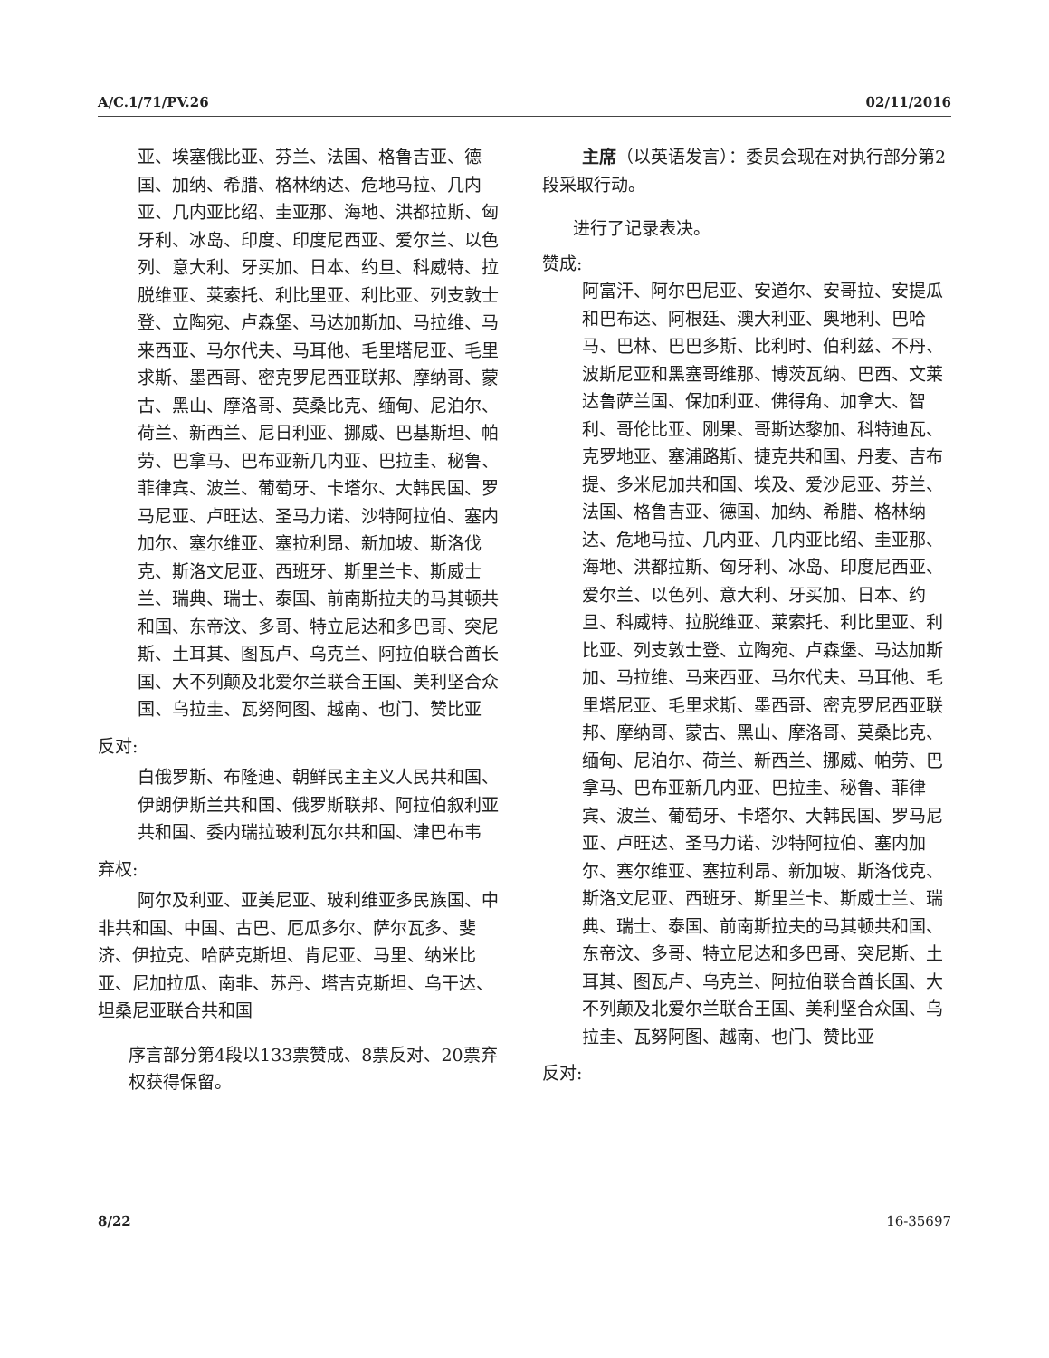A/C.1/71/PV.26 02/11/2016
亚、埃塞俄比亚、芬兰、法国、格鲁吉亚、德国、加纳、希腊、格林纳达、危地马拉、几内亚、几内亚比绍、圭亚那、海地、洪都拉斯、匈牙利、冰岛、印度、印度尼西亚、爱尔兰、以色列、意大利、牙买加、日本、约旦、科威特、拉脱维亚、莱索托、利比里亚、利比亚、列支敦士登、立陶宛、卢森堡、马达加斯加、马拉维、马来西亚、马尔代夫、马耳他、毛里塔尼亚、毛里求斯、墨西哥、密克罗尼西亚联邦、摩纳哥、蒙古、黑山、摩洛哥、莫桑比克、缅甸、尼泊尔、荷兰、新西兰、尼日利亚、挪威、巴基斯坦、帕劳、巴拿马、巴布亚新几内亚、巴拉圭、秘鲁、菲律宾、波兰、葡萄牙、卡塔尔、大韩民国、罗马尼亚、卢旺达、圣马力诺、沙特阿拉伯、塞内加尔、塞尔维亚、塞拉利昂、新加坡、斯洛伐克、斯洛文尼亚、西班牙、斯里兰卡、斯威士兰、瑞典、瑞士、泰国、前南斯拉夫的马其顿共和国、东帝汶、多哥、特立尼达和多巴哥、突尼斯、土耳其、图瓦卢、乌克兰、阿拉伯联合酋长国、大不列颠及北爱尔兰联合王国、美利坚合众国、乌拉圭、瓦努阿图、越南、也门、赞比亚
反对:
白俄罗斯、布隆迪、朝鲜民主主义人民共和国、伊朗伊斯兰共和国、俄罗斯联邦、阿拉伯叙利亚共和国、委内瑞拉玻利瓦尔共和国、津巴布韦
弃权:
阿尔及利亚、亚美尼亚、玻利维亚多民族国、中非共和国、中国、古巴、厄瓜多尔、萨尔瓦多、斐济、伊拉克、哈萨克斯坦、肯尼亚、马里、纳米比亚、尼加拉瓜、南非、苏丹、塔吉克斯坦、乌干达、坦桑尼亚联合共和国
序言部分第4段以133票赞成、8票反对、20票弃权获得保留。
主席（以英语发言）：委员会现在对执行部分第2段采取行动。
进行了记录表决。
赞成:
阿富汗、阿尔巴尼亚、安道尔、安哥拉、安提瓜和巴布达、阿根廷、澳大利亚、奥地利、巴哈马、巴林、巴巴多斯、比利时、伯利兹、不丹、波斯尼亚和黑塞哥维那、博茨瓦纳、巴西、文莱达鲁萨兰国、保加利亚、佛得角、加拿大、智利、哥伦比亚、刚果、哥斯达黎加、科特迪瓦、克罗地亚、塞浦路斯、捷克共和国、丹麦、吉布提、多米尼加共和国、埃及、爱沙尼亚、芬兰、法国、格鲁吉亚、德国、加纳、希腊、格林纳达、危地马拉、几内亚、几内亚比绍、圭亚那、海地、洪都拉斯、匈牙利、冰岛、印度尼西亚、爱尔兰、以色列、意大利、牙买加、日本、约旦、科威特、拉脱维亚、莱索托、利比里亚、利比亚、列支敦士登、立陶宛、卢森堡、马达加斯加、马拉维、马来西亚、马尔代夫、马耳他、毛里塔尼亚、毛里求斯、墨西哥、密克罗尼西亚联邦、摩纳哥、蒙古、黑山、摩洛哥、莫桑比克、缅甸、尼泊尔、荷兰、新西兰、挪威、帕劳、巴拿马、巴布亚新几内亚、巴拉圭、秘鲁、菲律宾、波兰、葡萄牙、卡塔尔、大韩民国、罗马尼亚、卢旺达、圣马力诺、沙特阿拉伯、塞内加尔、塞尔维亚、塞拉利昂、新加坡、斯洛伐克、斯洛文尼亚、西班牙、斯里兰卡、斯威士兰、瑞典、瑞士、泰国、前南斯拉夫的马其顿共和国、东帝汶、多哥、特立尼达和多巴哥、突尼斯、土耳其、图瓦卢、乌克兰、阿拉伯联合酋长国、大不列颠及北爱尔兰联合王国、美利坚合众国、乌拉圭、瓦努阿图、越南、也门、赞比亚
反对:
8/22 16-35697